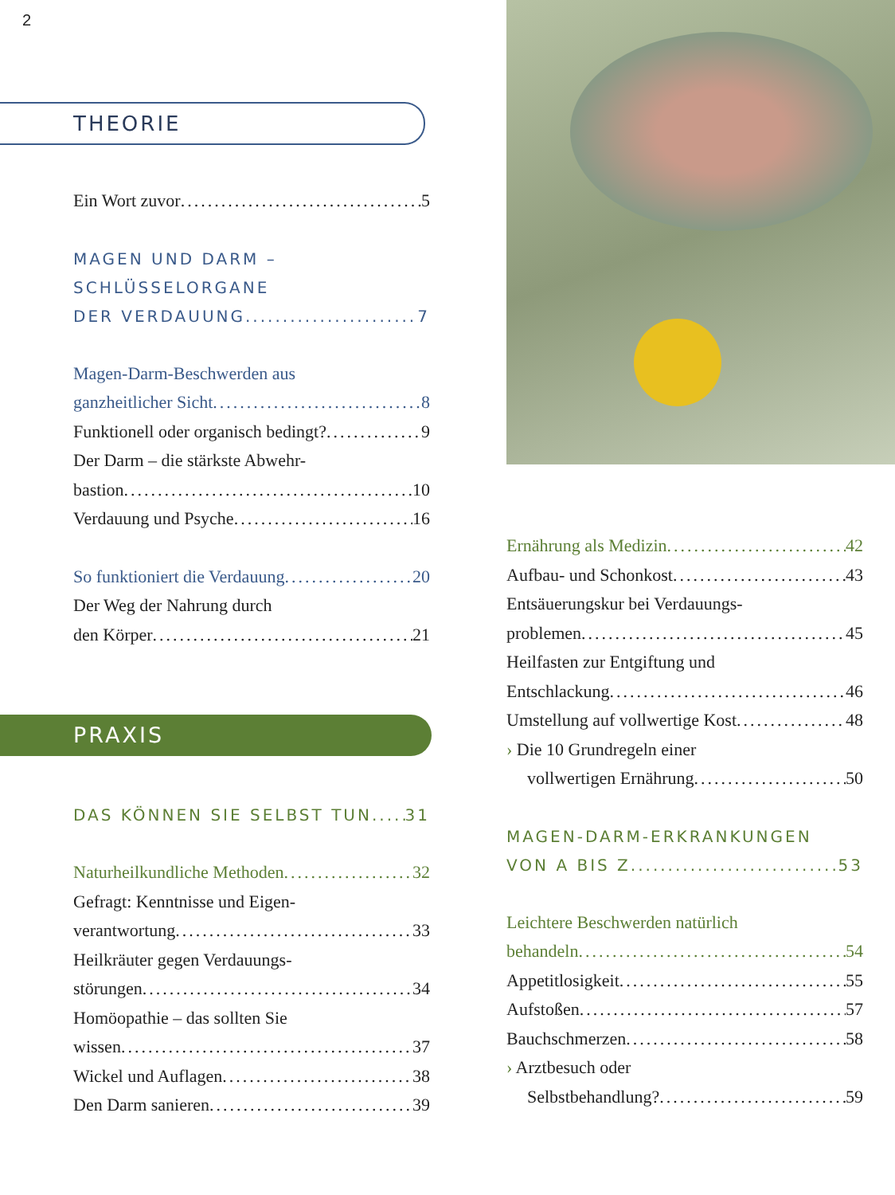2
THEORIE
Ein Wort zuvor 5
MAGEN UND DARM –
SCHLÜSSELORGANE
DER VERDAUUNG 7
Magen-Darm-Beschwerden aus
ganzheitlicher Sicht 8
Funktionell oder organisch bedingt? 9
Der Darm – die stärkste Abwehr-
bastion 10
Verdauung und Psyche 16
So funktioniert die Verdauung 20
Der Weg der Nahrung durch
den Körper 21
PRAXIS
DAS KÖNNEN SIE SELBST TUN 31
Naturheilkundliche Methoden 32
Gefragt: Kenntnisse und Eigen-
verantwortung 33
Heilkräuter gegen Verdauungs-
störungen 34
Homöopathie – das sollten Sie
wissen 37
Wickel und Auflagen 38
Den Darm sanieren 39
Ernährung als Medizin 42
Aufbau- und Schonkost 43
Entsäuerungskur bei Verdauungs-
problemen 45
Heilfasten zur Entgiftung und
Entschlackung 46
Umstellung auf vollwertige Kost 48
› Die 10 Grundregeln einer
vollwertigen Ernährung 50
MAGEN-DARM-ERKRANKUNGEN
VON A BIS Z 53
Leichtere Beschwerden natürlich
behandeln 54
Appetitlosigkeit 55
Aufstoßen 57
Bauchschmerzen 58
› Arztbesuch oder
Selbstbehandlung? 59